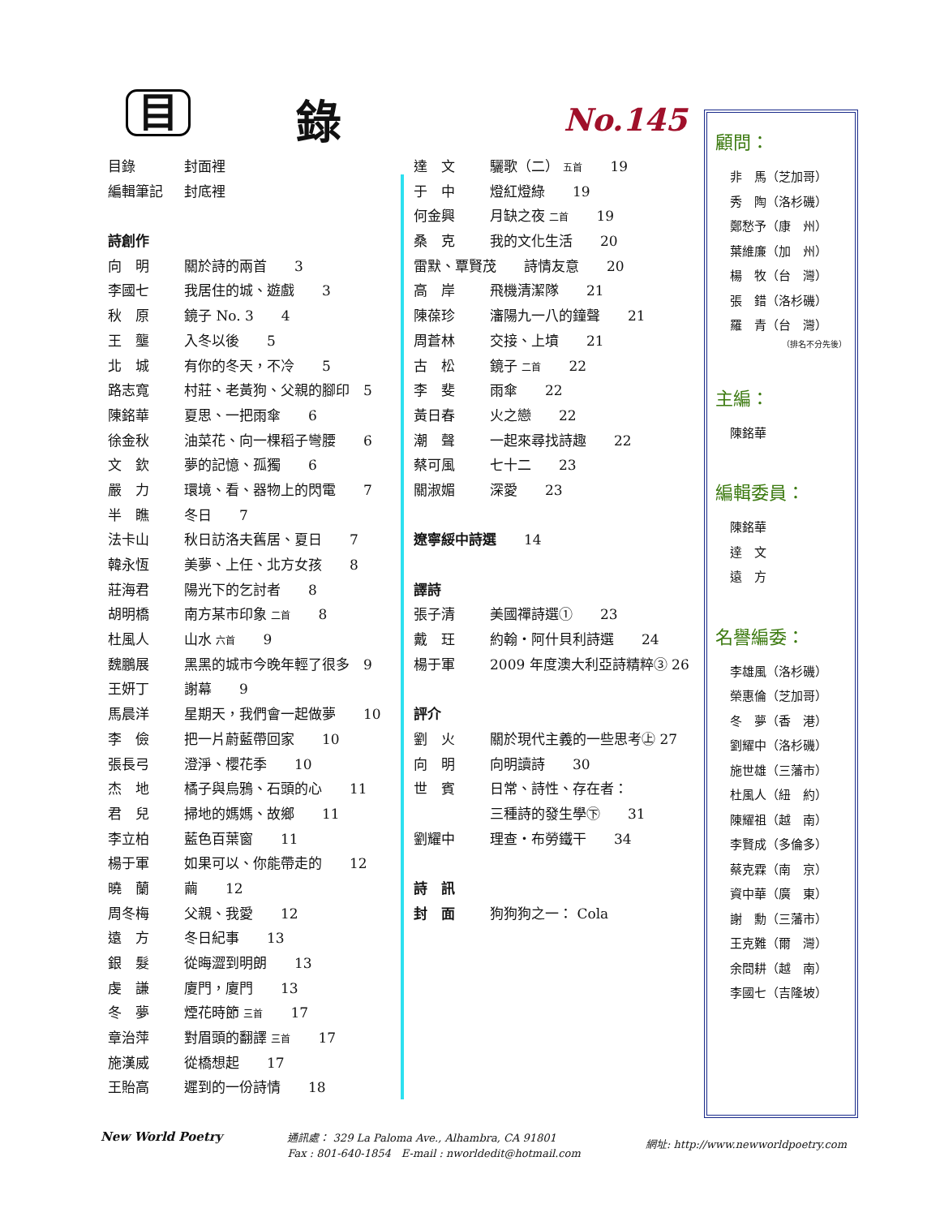目 錄 No.145
目錄 封面裡
編輯筆記 封底裡
詩創作
向　明 關於詩的兩首　　3
李國七 我居住的城、遊戲　　3
秋　原 鏡子 No. 3　　4
王　壟 入冬以後　　5
北　城 有你的冬天，不冷　　5
路志寬 村莊、老黃狗、父親的腳印　5
陳銘華 夏思、一把雨傘　　6
徐金秋 油菜花、向一棵稻子彎腰　　6
文　欽 夢的記憶、孤獨　　6
嚴　力 環境、看、器物上的閃電　　7
半　瞧 冬日　　7
法卡山 秋日訪洛夫舊居、夏日　　7
韓永恆 美夢、上任、北方女孩　　8
莊海君 陽光下的乞討者　　8
胡明橋 南方某市印象 二首　　8
杜風人 山水 六首　　9
魏鵬展 黑黑的城市今晚年輕了很多　9
王妍丁 謝幕　　9
馬晨洋 星期天，我們會一起做夢　　10
李　儉 把一片蔚藍帶回家　　10
張長弓 澄淨、櫻花季　　10
杰　地 橘子與烏鴉、石頭的心　　11
君　兒 掃地的媽媽、故鄉　　11
李立柏 藍色百葉窗　　11
楊于軍 如果可以、你能帶走的　　12
曉　蘭 繭　　12
周冬梅 父親、我愛　　12
遠　方 冬日紀事　　13
銀　髮 從晦澀到明朗　　13
虔　謙 廈門，廈門　　13
冬　夢 煙花時節 三首　　17
章治萍 對眉頭的翻譯 三首　　17
施漢威 從橋想起　　17
王貽高 遲到的一份詩情　　18
達　文 驪歌（二） 五首　　19
于　中 燈紅燈綠　　19
何金興 月缺之夜 二首　　19
桑　克 我的文化生活　　20
雷默、覃賢茂　　詩情友意　　20
高　岸 飛機清潔隊　　21
陳葆珍 瀋陽九一八的鐘聲　　21
周蒼林 交接、上墳　　21
古　松 鏡子 二首　　22
李　斐 雨傘　　22
黃日春 火之戀　　22
潮　聲 一起來尋找詩趣　　22
蔡可風 七十二　　23
關淑媚 深愛　　23
遼寧綏中詩選　　14
譯詩
張子清 美國禪詩選①　　23
戴　玨 約翰・阿什貝利詩選　　24
楊于軍 2009 年度澳大利亞詩精粹③ 26
評介
劉　火 關於現代主義的一些思考㊤ 27
向　明 向明讀詩　　30
世　賓 日常、詩性、存在者：
三種詩的發生學㊦　　31
劉耀中 理查・布勞鐵干　　34
詩　訊
封　面 狗狗狗之一： Cola
顧問：
非　馬（芝加哥）
秀　陶（洛杉磯）
鄭愁予（康　州）
葉維廉（加　州）
楊　牧（台　灣）
張　錯（洛杉磯）
羅　青（台　灣）
（排名不分先後）
主編：
陳銘華
編輯委員：
陳銘華
達　文
遠　方
名譽編委：
李雄風（洛杉磯）
榮惠倫（芝加哥）
冬　夢（香　港）
劉耀中（洛杉磯）
施世雄（三藩市）
杜風人（紐　約）
陳耀祖（越　南）
李賢成（多倫多）
蔡克霖（南　京）
資中華（廣　東）
謝　勳（三藩市）
王克難（爾　灣）
余問耕（越　南）
李國七（吉隆坡）
New World Poetry
通訊處： 329 La Paloma Ave., Alhambra, CA 91801
Fax : 801-640-1854　E-mail : nworldedit@hotmail.com
網址: http://www.newworldpoetry.com